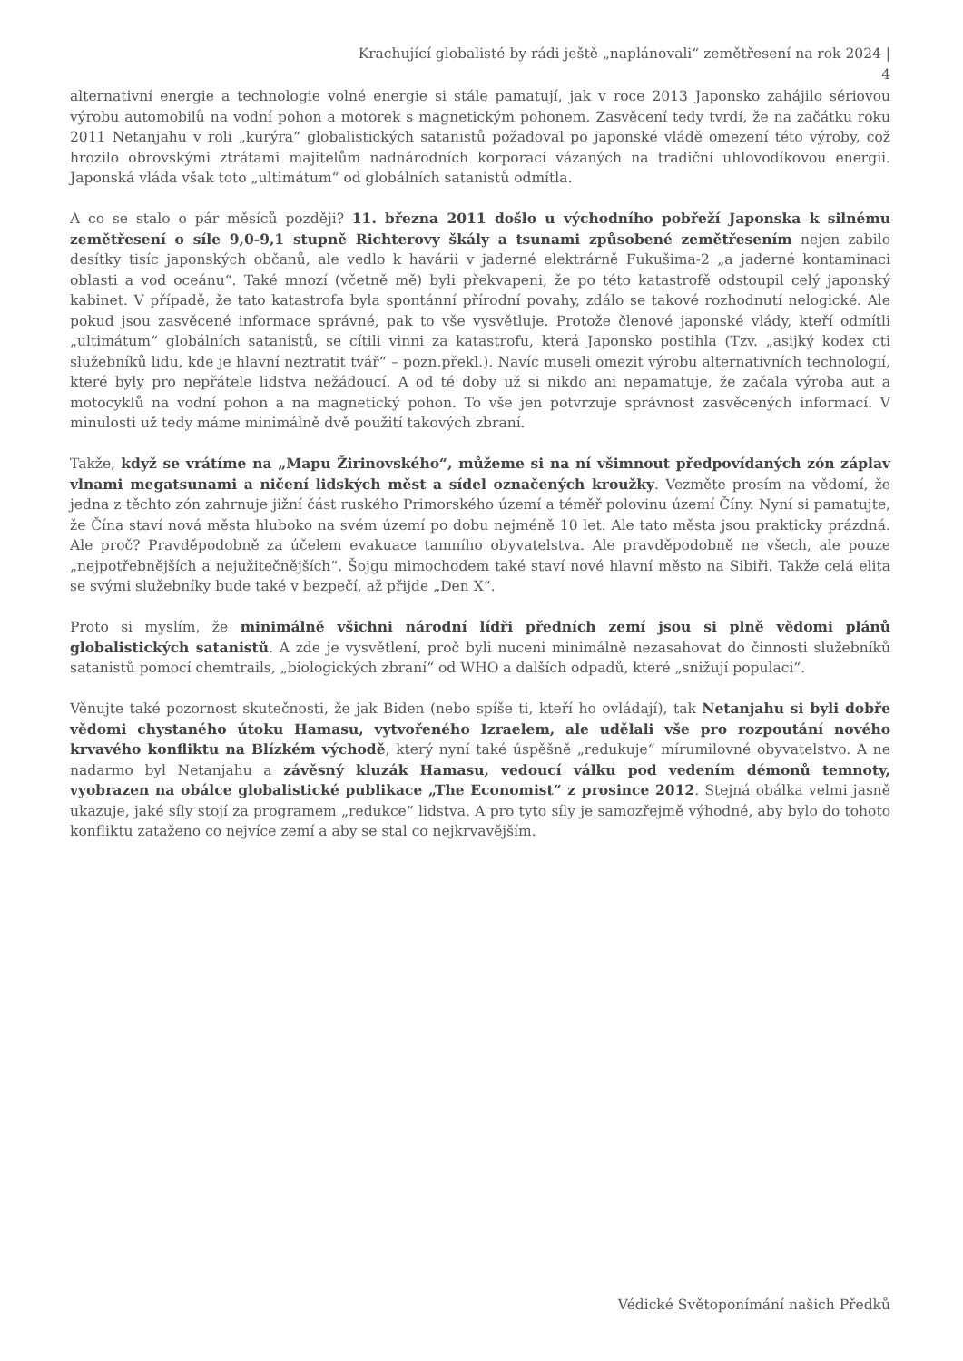Krachující globalisté by rádi ještě „naplánovali“ zemětřesení na rok 2024 |
4
alternativní energie a technologie volné energie si stále pamatují, jak v roce 2013 Japonsko zahájilo sériovou výrobu automobilů na vodní pohon a motorek s magnetickým pohonem. Zasvěcení tedy tvrdí, že na začátku roku 2011 Netanjahu v roli „kurýra“ globalistických satanistů požadoval po japonské vládě omezení této výroby, což hrozilo obrovskými ztrátami majitelům nadnárodních korporací vázaných na tradiční uhlovodíkovou energii. Japonská vláda však toto „ultimátum“ od globálních satanistů odmítla.
A co se stalo o pár měsíců později? 11. března 2011 došlo u východního pobřeží Japonska k silnému zemětřesení o síle 9,0-9,1 stupně Richterovy škály a tsunami způsobené zemětřesením nejen zabilo desítky tisíc japonských občanů, ale vedlo k havárii v jaderné elektrárně Fukušima-2 „a jaderné kontaminaci oblasti a vod oceánu“. Také mnozí (včetně mě) byli překvapeni, že po této katastrofě odstoupil celý japonský kabinet. V případě, že tato katastrofa byla spontánní přírodní povahy, zdálo se takové rozhodnutí nelogické. Ale pokud jsou zasvěcené informace správné, pak to vše vysvětluje. Protože členové japonské vlády, kteří odmítli „ultimátum“ globálních satanistů, se cítili vinni za katastrofu, která Japonsko postihla (Tzv. „asijký kodex cti služebníků lidu, kde je hlavní neztratit tvář“ – pozn.překl.). Navíc museli omezit výrobu alternativních technologií, které byly pro nepřátele lidstva nežádoucí. A od té doby už si nikdo ani nepamatuje, že začala výroba aut a motocyklů na vodní pohon a na magnetický pohon. To vše jen potvrzuje správnost zasvěcených informací. V minulosti už tedy máme minimálně dvě použití takových zbraní.
Takže, když se vrátíme na „Mapu Žirinovského“, můžeme si na ní všimnout předpovídaných zón záplav vlnami megatsunami a ničení lidských měst a sídel označených kroužky. Vezměte prosím na vědomí, že jedna z těchto zón zahrnuje jižní část ruského Primorského území a téměř polovinu území Číny. Nyní si pamatujte, že Čína staví nová města hluboko na svém území po dobu nejméně 10 let. Ale tato města jsou prakticky prázdná. Ale proč? Pravděpodobně za účelem evakuace tamního obyvatelstva. Ale pravděpodobně ne všech, ale pouze „nejpotřebnějších a nejužitečnějších“. Šojgu mimochodem také staví nové hlavní město na Sibiři. Takže celá elita se svými služebníky bude také v bezpečí, až přijde „Den X“.
Proto si myslím, že minimálně všichni národní lídři předních zemí jsou si plně vědomi plánů globalistických satanistů. A zde je vysvětlení, proč byli nuceni minimálně nezasahovat do činnosti služebníků satanistů pomocí chemtrails, „biologických zbraní“ od WHO a dalších odpadů, které „snižují populaci“.
Věnujte také pozornost skutečnosti, že jak Biden (nebo spíše ti, kteří ho ovládají), tak Netanjahu si byli dobře vědomi chystaného útoku Hamasu, vytvořeného Izraelem, ale udělali vše pro rozpoutání nového krvavého konfliktu na Blízkém východě, který nyní také úspěšně „redukuje“ mírumilovné obyvatelstvo. A ne nadarmo byl Netanjahu a závěsný kluzák Hamasu, vedoucí válku pod vedením démonů temnoty, vyobrazen na obálce globalistické publikace „The Economist“ z prosince 2012. Stejná obálka velmi jasně ukazuje, jaké síly stojí za programem „redukce“ lidstva. A pro tyto síly je samozřejmě výhodné, aby bylo do tohoto konfliktu zataženo co nejvíce zemí a aby se stal co nejkrvavějším.
Védické Světoponímání našich Předků